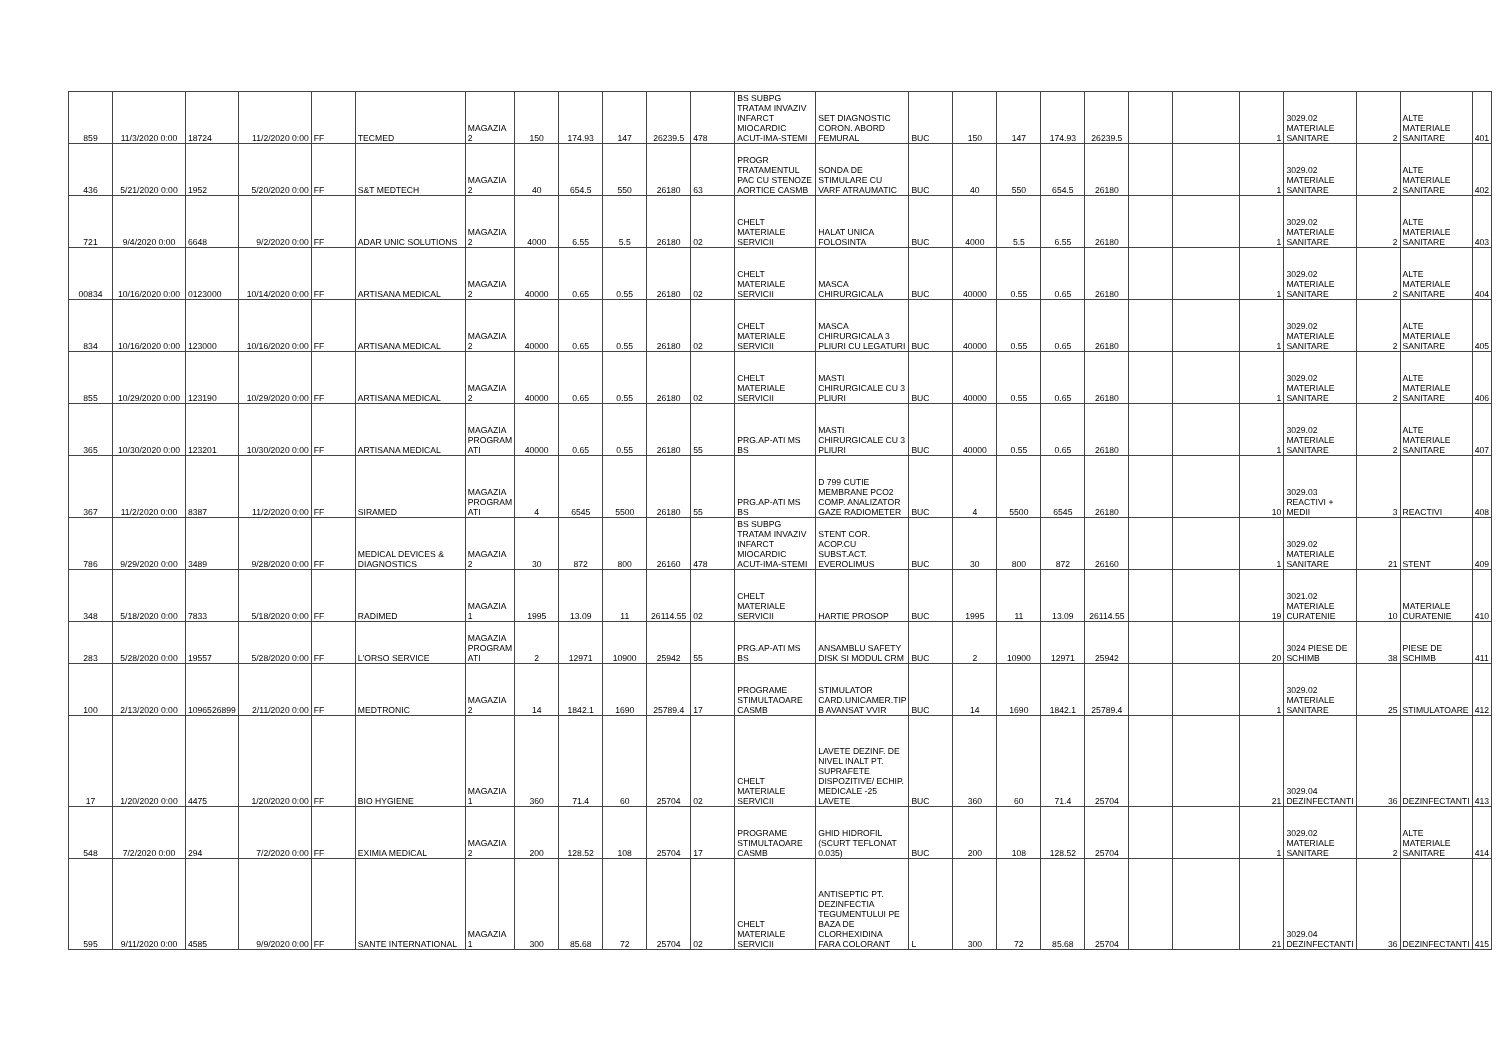| 859 | 11/3/2020 0:00 | 18724 | 11/2/2020 0:00 | FF | TECMED | MAGAZIA 2 | 150 | 174.93 | 147 | 26239.5 | 478 | BS SUBPG TRATAM INVAZIV INFARCT MIOCARDIC ACUT-IMA-STEMI | SET DIAGNOSTIC CORON. ABORD FEMURAL | BUC | 150 | 147 | 174.93 | 26239.5 | | | 1 | 3029.02 MATERIALE SANITARE | 2 | ALTE MATERIALE SANITARE | 401 |
| 436 | 5/21/2020 0:00 | 1952 | 5/20/2020 0:00 | FF | S&T MEDTECH | MAGAZIA 2 | 40 | 654.5 | 550 | 26180 | 63 | PROGR TRATAMENTUL PAC CU STENOZE AORTICE CASMB | SONDA DE STIMULARE CU VARF ATRAUMATIC | BUC | 40 | 550 | 654.5 | 26180 | | | 1 | 3029.02 MATERIALE SANITARE | 2 | ALTE MATERIALE SANITARE | 402 |
| 721 | 9/4/2020 0:00 | 6648 | 9/2/2020 0:00 | FF | ADAR UNIC SOLUTIONS | MAGAZIA 2 | 4000 | 6.55 | 5.5 | 26180 | 02 | CHELT MATERIALE SERVICII | HALAT UNICA FOLOSINTA | BUC | 4000 | 5.5 | 6.55 | 26180 | | | 1 | 3029.02 MATERIALE SANITARE | 2 | ALTE MATERIALE SANITARE | 403 |
| 00834 | 10/16/2020 0:00 | 0123000 | 10/14/2020 0:00 | FF | ARTISANA MEDICAL | MAGAZIA 2 | 40000 | 0.65 | 0.55 | 26180 | 02 | CHELT MATERIALE SERVICII | MASCA CHIRURGICALA | BUC | 40000 | 0.55 | 0.65 | 26180 | | | 1 | 3029.02 MATERIALE SANITARE | 2 | ALTE MATERIALE SANITARE | 404 |
| 834 | 10/16/2020 0:00 | 123000 | 10/16/2020 0:00 | FF | ARTISANA MEDICAL | MAGAZIA 2 | 40000 | 0.65 | 0.55 | 26180 | 02 | CHELT MATERIALE SERVICII | MASCA CHIRURGICALA 3 PLIURI CU LEGATURI | BUC | 40000 | 0.55 | 0.65 | 26180 | | | 1 | 3029.02 MATERIALE SANITARE | 2 | ALTE MATERIALE SANITARE | 405 |
| 855 | 10/29/2020 0:00 | 123190 | 10/29/2020 0:00 | FF | ARTISANA MEDICAL | MAGAZIA 2 | 40000 | 0.65 | 0.55 | 26180 | 02 | CHELT MATERIALE SERVICII | MASTI CHIRURGICALE CU 3 PLIURI | BUC | 40000 | 0.55 | 0.65 | 26180 | | | 1 | 3029.02 MATERIALE SANITARE | 2 | ALTE MATERIALE SANITARE | 406 |
| 365 | 10/30/2020 0:00 | 123201 | 10/30/2020 0:00 | FF | ARTISANA MEDICAL | MAGAZIA PROGRAM ATI | 40000 | 0.65 | 0.55 | 26180 | 55 | PRG.AP-ATI MS BS | MASTI CHIRURGICALE CU 3 PLIURI | BUC | 40000 | 0.55 | 0.65 | 26180 | | | 1 | 3029.02 MATERIALE SANITARE | 2 | ALTE MATERIALE SANITARE | 407 |
| 367 | 11/2/2020 0:00 | 8387 | 11/2/2020 0:00 | FF | SIRAMED | MAGAZIA PROGRAM ATI | 4 | 6545 | 5500 | 26180 | 55 | PRG.AP-ATI MS BS | D 799 CUTIE MEMBRANE PCO2 COMP. ANALIZATOR GAZE RADIOMETER | BUC | 4 | 5500 | 6545 | 26180 | | | 10 | 3029.03 REACTIVI + MEDII | 3 | REACTIVI | 408 |
| 786 | 9/29/2020 0:00 | 3489 | 9/28/2020 0:00 | FF | MEDICAL DEVICES & DIAGNOSTICS | MAGAZIA 2 | 30 | 872 | 800 | 26160 | 478 | BS SUBPG TRATAM INVAZIV INFARCT MIOCARDIC ACUT-IMA-STEMI | STENT COR. ACOP.CU SUBST.ACT. EVEROLIMUS | BUC | 30 | 800 | 872 | 26160 | | | 1 | 3029.02 MATERIALE SANITARE | 21 | STENT | 409 |
| 348 | 5/18/2020 0:00 | 7833 | 5/18/2020 0:00 | FF | RADIMED | MAGAZIA 1 | 1995 | 13.09 | 11 | 26114.55 | 02 | CHELT MATERIALE SERVICII | HARTIE PROSOP | BUC | 1995 | 11 | 13.09 | 26114.55 | | | 19 | 3021.02 MATERIALE CURATENIE | 10 | MATERIALE CURATENIE | 410 |
| 283 | 5/28/2020 0:00 | 19557 | 5/28/2020 0:00 | FF | L'ORSO SERVICE | MAGAZIA PROGRAM ATI | 2 | 12971 | 10900 | 25942 | 55 | PRG.AP-ATI MS BS | ANSAMBLU SAFETY DISK SI MODUL CRM | BUC | 2 | 10900 | 12971 | 25942 | | | 20 | 3024 PIESE DE SCHIMB | 38 | PIESE DE SCHIMB | 411 |
| 100 | 2/13/2020 0:00 | 1096526899 | 2/11/2020 0:00 | FF | MEDTRONIC | MAGAZIA 2 | 14 | 1842.1 | 1690 | 25789.4 | 17 | PROGRAME STIMULTAOARE CASMB | STIMULATOR CARD.UNICAMER.TIP B AVANSAT VVIR | BUC | 14 | 1690 | 1842.1 | 25789.4 | | | 1 | 3029.02 MATERIALE SANITARE | 25 | STIMULATOARE | 412 |
| 17 | 1/20/2020 0:00 | 4475 | 1/20/2020 0:00 | FF | BIO HYGIENE | MAGAZIA 1 | 360 | 71.4 | 60 | 25704 | 02 | CHELT MATERIALE SERVICII | LAVETE DEZINF. DE NIVEL INALT PT. SUPRAFETE DISPOZITIVE/ ECHIP. MEDICALE -25 LAVETE | BUC | 360 | 60 | 71.4 | 25704 | | | 21 | 3029.04 DEZINFECTANTI | 36 | DEZINFECTANTI | 413 |
| 548 | 7/2/2020 0:00 | 294 | 7/2/2020 0:00 | FF | EXIMIA MEDICAL | MAGAZIA 2 | 200 | 128.52 | 108 | 25704 | 17 | PROGRAME STIMULTAOARE CASMB | GHID HIDROFIL (SCURT TEFLONAT 0.035) | BUC | 200 | 108 | 128.52 | 25704 | | | 1 | 3029.02 MATERIALE SANITARE | 2 | ALTE MATERIALE SANITARE | 414 |
| 595 | 9/11/2020 0:00 | 4585 | 9/9/2020 0:00 | FF | SANTE INTERNATIONAL | MAGAZIA 1 | 300 | 85.68 | 72 | 25704 | 02 | CHELT MATERIALE SERVICII | ANTISEPTIC PT. DEZINFECTIA TEGUMENTULUI PE BAZA DE CLORHEXIDINA FARA COLORANT | L | 300 | 72 | 85.68 | 25704 | | | 21 | 3029.04 DEZINFECTANTI | 36 | DEZINFECTANTI | 415 |